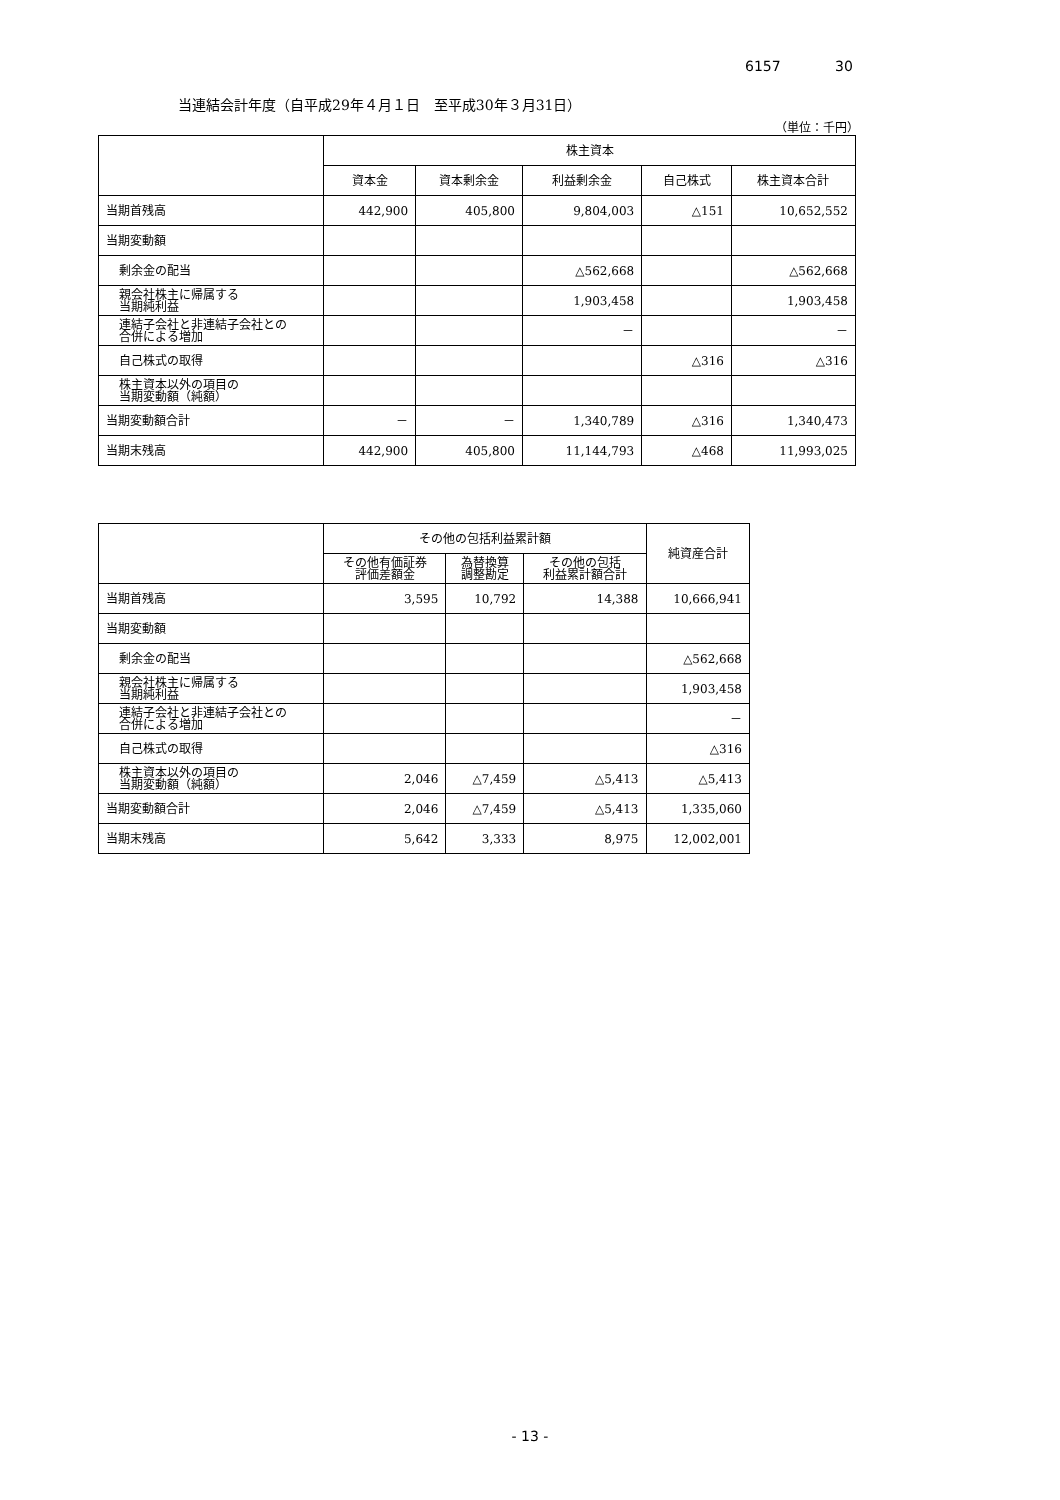6157 30
当連結会計年度（自平成29年４月１日　至平成30年３月31日）
（単位：千円）
| | 株主資本 | | | | |
| --- | --- | --- | --- | --- | --- |
| | 資本金 | 資本剰余金 | 利益剰余金 | 自己株式 | 株主資本合計 |
| 当期首残高 | 442,900 | 405,800 | 9,804,003 | △151 | 10,652,552 |
| 当期変動額 | | | | | |
| 剰余金の配当 | | | △562,668 | | △562,668 |
| 親会社株主に帰属する 当期純利益 | | | 1,903,458 | | 1,903,458 |
| 連結子会社と非連結子会社との 合併による増加 | | | － | | － |
| 自己株式の取得 | | | | △316 | △316 |
| 株主資本以外の項目の 当期変動額（純額） | | | | | |
| 当期変動額合計 | － | － | 1,340,789 | △316 | 1,340,473 |
| 当期末残高 | 442,900 | 405,800 | 11,144,793 | △468 | 11,993,025 |
| | その他の包括利益累計額 | | | 純資産合計 |
| --- | --- | --- | --- | --- |
| | その他有価証券 評価差額金 | 為替換算 調整勘定 | その他の包括 利益累計額合計 | |
| 当期首残高 | 3,595 | 10,792 | 14,388 | 10,666,941 |
| 当期変動額 | | | | |
| 剰余金の配当 | | | | △562,668 |
| 親会社株主に帰属する 当期純利益 | | | | 1,903,458 |
| 連結子会社と非連結子会社との 合併による増加 | | | | － |
| 自己株式の取得 | | | | △316 |
| 株主資本以外の項目の 当期変動額（純額） | 2,046 | △7,459 | △5,413 | △5,413 |
| 当期変動額合計 | 2,046 | △7,459 | △5,413 | 1,335,060 |
| 当期末残高 | 5,642 | 3,333 | 8,975 | 12,002,001 |
- 13 -